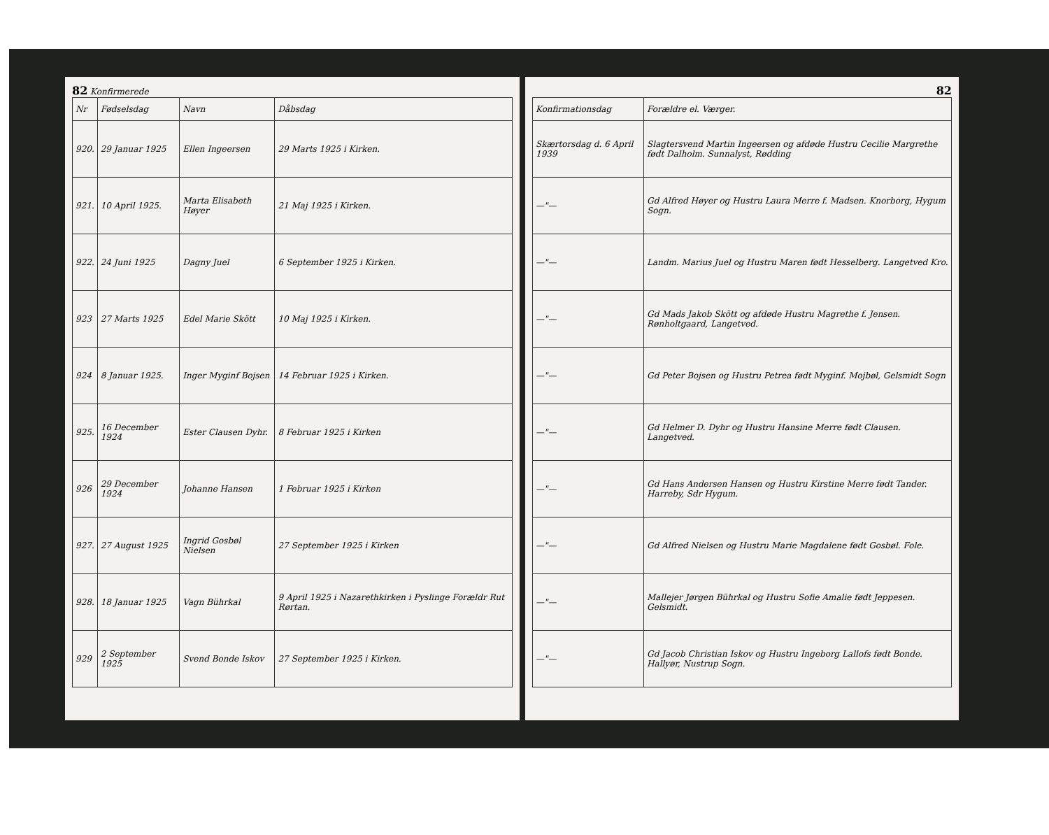82 Konfirmerede
| Nr | Fødselsdag | Navn | Dåbsdag |
| --- | --- | --- | --- |
| 920. | 29 Januar 1925 | Ellen Ingeersen | 29 Marts 1925 i Kirken. |
| 921. | 10 April 1925. | Marta Elisabeth Høyer | 21 Maj 1925 i Kirken. |
| 922. | 24 Juni 1925 | Dagny Juel | 6 September 1925 i Kirken. |
| 923 | 27 Marts 1925 | Edel Marie Skött | 10 Maj 1925 i Kirken. |
| 924 | 8 Januar 1925. | Inger Myginf Bojsen | 14 Februar 1925 i Kirken. |
| 925. | 16 December 1924 | Ester Clausen Dyhr. | 8 Februar 1925 i Kirken |
| 926 | 29 December 1924 | Johanne Hansen | 1 Februar 1925 i Kirken |
| 927. | 27 August 1925 | Ingrid Gosbøl Nielsen | 27 September 1925 i Kirken |
| 928. | 18 Januar 1925 | Vagn Bührkal | 9 April 1925 i Nazarethkirken i Pyslinge Forældr Rut Rørtan. |
| 929 | 2 September 1925 | Svend Bonde Iskov | 27 September 1925 i Kirken. |
82
| Konfirmationsdag | Forældre el. Værger. |
| --- | --- |
| Skærtorsdag d. 6 April 1939 | Slagtersvend Martin Ingeersen og afdøde Hustru Cecilie Margrethe født Dalholm. Sunnalyst, Rødding |
| —"— | Gd Alfred Høyer og Hustru Laura Merre f. Madsen. Knorborg, Hygum Sogn. |
| —"— | Landm. Marius Juel og Hustru Maren født Hesselberg. Langetved Kro. |
| —"— | Gd Mads Jakob Skött og afdøde Hustru Magrethe f. Jensen. Rønholtgaard, Langetved. |
| —"— | Gd Peter Bojsen og Hustru Petrea født Myginf. Mojbøl, Gelsmidt Sogn |
| —"— | Gd Helmer D. Dyhr og Hustru Hansine Merre født Clausen. Langetved. |
| —"— | Gd Hans Andersen Hansen og Hustru Kirstine Merre født Tander. Harreby, Sdr Hygum. |
| —"— | Gd Alfred Nielsen og Hustru Marie Magdalene født Gosbøl. Fole. |
| —"— | Mallejer Jørgen Bührkal og Hustru Sofie Amalie født Jeppesen. Gelsmidt. |
| —"— | Gd Jacob Christian Iskov og Hustru Ingeborg Lallofs født Bonde. Hallyør, Nustrup Sogn. |